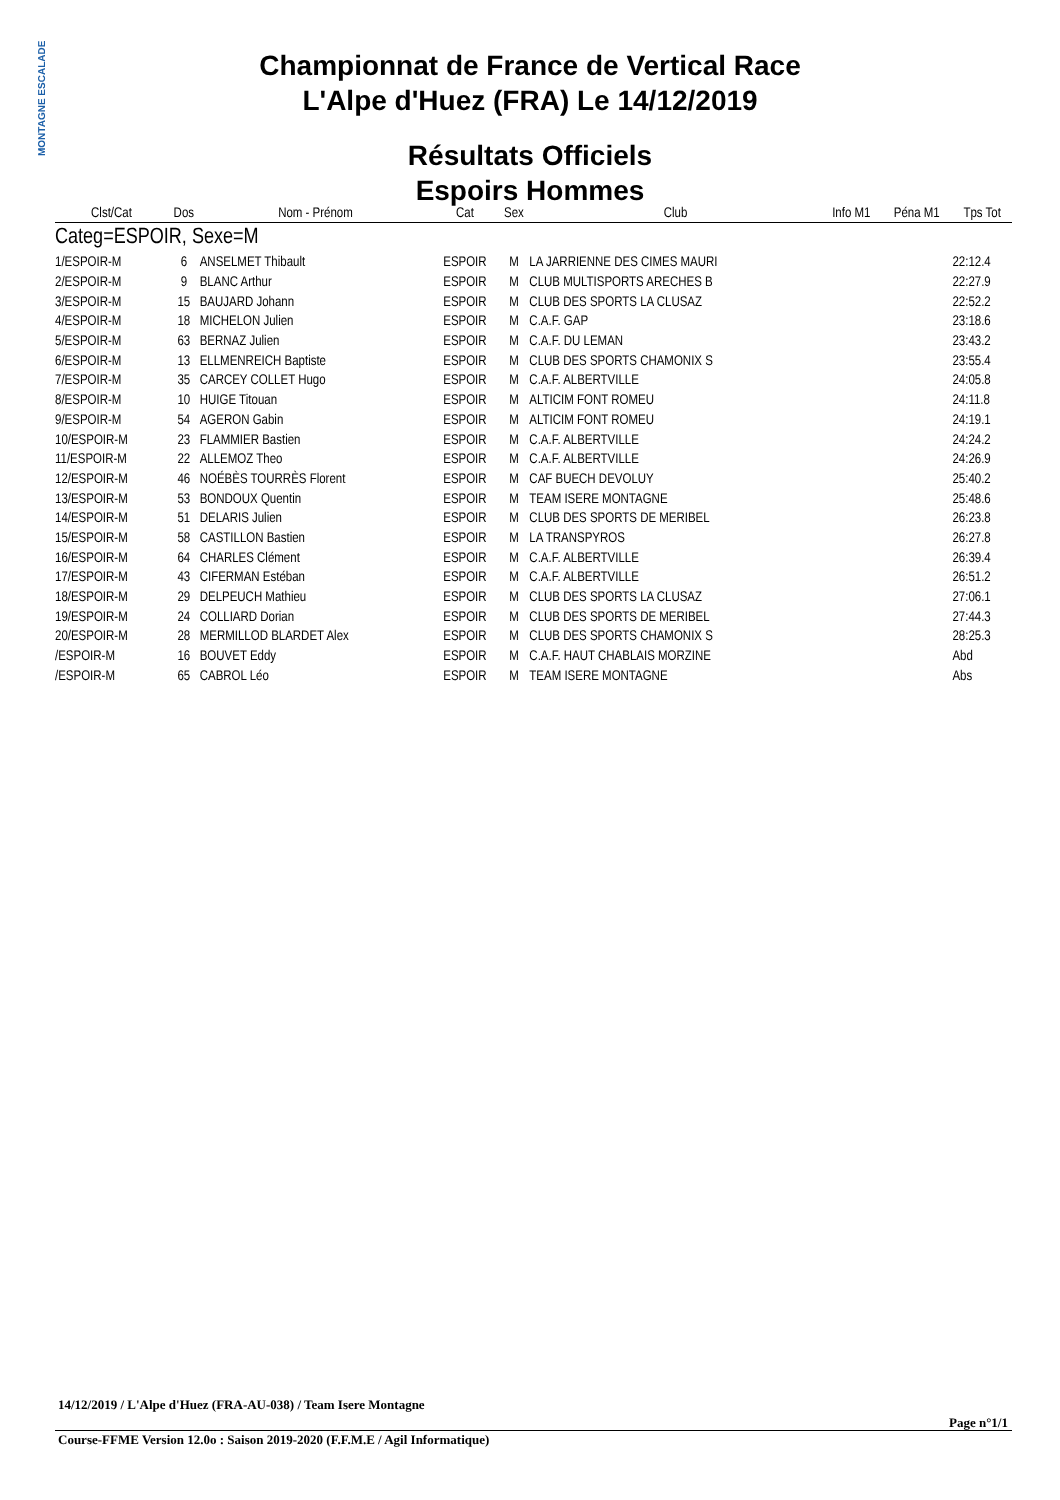MONTAGNE ESCALADE
Championnat de France de Vertical Race
L'Alpe d'Huez (FRA) Le 14/12/2019
Résultats Officiels
Espoirs Hommes
| Clst/Cat | Dos | Nom - Prénom | Cat | Sex | Club | Info M1 | Péna M1 | Tps Tot |
| --- | --- | --- | --- | --- | --- | --- | --- | --- |
| Categ=ESPOIR, Sexe=M | | | | | | | | |
| 1/ESPOIR-M | 6 | ANSELMET Thibault | ESPOIR | M | LA JARRIENNE DES CIMES MAURI | | | 22:12.4 |
| 2/ESPOIR-M | 9 | BLANC Arthur | ESPOIR | M | CLUB MULTISPORTS ARECHES B | | | 22:27.9 |
| 3/ESPOIR-M | 15 | BAUJARD Johann | ESPOIR | M | CLUB DES SPORTS LA CLUSAZ | | | 22:52.2 |
| 4/ESPOIR-M | 18 | MICHELON Julien | ESPOIR | M | C.A.F. GAP | | | 23:18.6 |
| 5/ESPOIR-M | 63 | BERNAZ Julien | ESPOIR | M | C.A.F. DU LEMAN | | | 23:43.2 |
| 6/ESPOIR-M | 13 | ELLMENREICH Baptiste | ESPOIR | M | CLUB DES SPORTS CHAMONIX S | | | 23:55.4 |
| 7/ESPOIR-M | 35 | CARCEY COLLET Hugo | ESPOIR | M | C.A.F. ALBERTVILLE | | | 24:05.8 |
| 8/ESPOIR-M | 10 | HUIGE Titouan | ESPOIR | M | ALTICIM FONT ROMEU | | | 24:11.8 |
| 9/ESPOIR-M | 54 | AGERON Gabin | ESPOIR | M | ALTICIM FONT ROMEU | | | 24:19.1 |
| 10/ESPOIR-M | 23 | FLAMMIER Bastien | ESPOIR | M | C.A.F. ALBERTVILLE | | | 24:24.2 |
| 11/ESPOIR-M | 22 | ALLEMOZ Theo | ESPOIR | M | C.A.F. ALBERTVILLE | | | 24:26.9 |
| 12/ESPOIR-M | 46 | NOÉBÈS TOURRÈS Florent | ESPOIR | M | CAF BUECH DEVOLUY | | | 25:40.2 |
| 13/ESPOIR-M | 53 | BONDOUX Quentin | ESPOIR | M | TEAM ISERE MONTAGNE | | | 25:48.6 |
| 14/ESPOIR-M | 51 | DELARIS Julien | ESPOIR | M | CLUB DES SPORTS DE MERIBEL | | | 26:23.8 |
| 15/ESPOIR-M | 58 | CASTILLON Bastien | ESPOIR | M | LA TRANSPYROS | | | 26:27.8 |
| 16/ESPOIR-M | 64 | CHARLES Clément | ESPOIR | M | C.A.F. ALBERTVILLE | | | 26:39.4 |
| 17/ESPOIR-M | 43 | CIFERMAN Estéban | ESPOIR | M | C.A.F. ALBERTVILLE | | | 26:51.2 |
| 18/ESPOIR-M | 29 | DELPEUCH Mathieu | ESPOIR | M | CLUB DES SPORTS LA CLUSAZ | | | 27:06.1 |
| 19/ESPOIR-M | 24 | COLLIARD Dorian | ESPOIR | M | CLUB DES SPORTS DE MERIBEL | | | 27:44.3 |
| 20/ESPOIR-M | 28 | MERMILLOD BLARDET Alex | ESPOIR | M | CLUB DES SPORTS CHAMONIX S | | | 28:25.3 |
| /ESPOIR-M | 16 | BOUVET Eddy | ESPOIR | M | C.A.F. HAUT CHABLAIS MORZINE | | | Abd |
| /ESPOIR-M | 65 | CABROL Léo | ESPOIR | M | TEAM ISERE MONTAGNE | | | Abs |
14/12/2019 / L'Alpe d'Huez (FRA-AU-038) / Team Isere Montagne
Page n°1/1
Course-FFME Version 12.0o : Saison 2019-2020 (F.F.M.E / Agil Informatique)